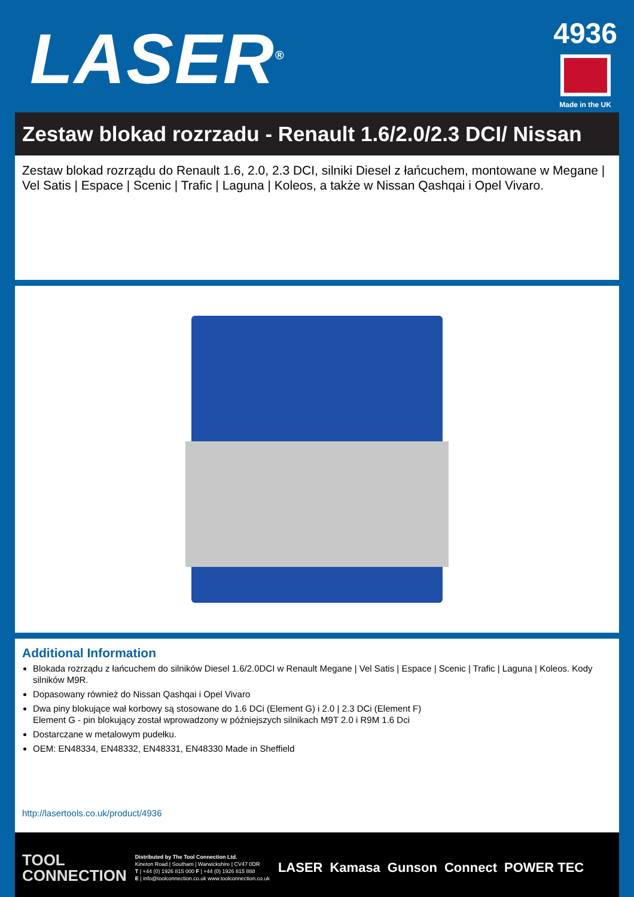LASER<sup>®</sup>
4936
Made in the UK
Zestaw blokad rozrzadu - Renault 1.6/2.0/2.3 DCI/ Nissan
Zestaw blokad rozrządu do Renault 1.6, 2.0, 2.3 DCI, silniki Diesel z łańcuchem, montowane w Megane | Vel Satis | Espace | Scenic | Trafic | Laguna | Koleos, a także w Nissan Qashqai i Opel Vivaro.
Additional Information
Blokada rozrządu z łańcuchem do silników Diesel 1.6/2.0DCI w Renault Megane | Vel Satis | Espace | Scenic | Trafic | Laguna | Koleos. Kody silników M9R.
Dopasowany również do Nissan Qashqai i Opel Vivaro
Dwa piny blokujące wał korbowy są stosowane do 1.6 DCi (Element G) i 2.0 | 2.3 DCi (Element F)
Element G - pin blokujący został wprowadzony w późniejszych silnikach M9T 2.0 i R9M 1.6 Dci
Dostarczane w metalowym pudełku.
OEM: EN48334, EN48332, EN48331, EN48330 Made in Sheffield
http://lasertools.co.uk/product/4936
TOOL
CONNECTION
Distributed by The Tool Connection Ltd.
Kineton Road | Southam | Warwickshire | CV47 0DR
T | +44 (0) 1926 815 000 F | +44 (0) 1926 815 888
E | info@toolconnection.co.uk www.toolconnection.co.uk
LASER Kamasa Gunson Connect POWER TEC